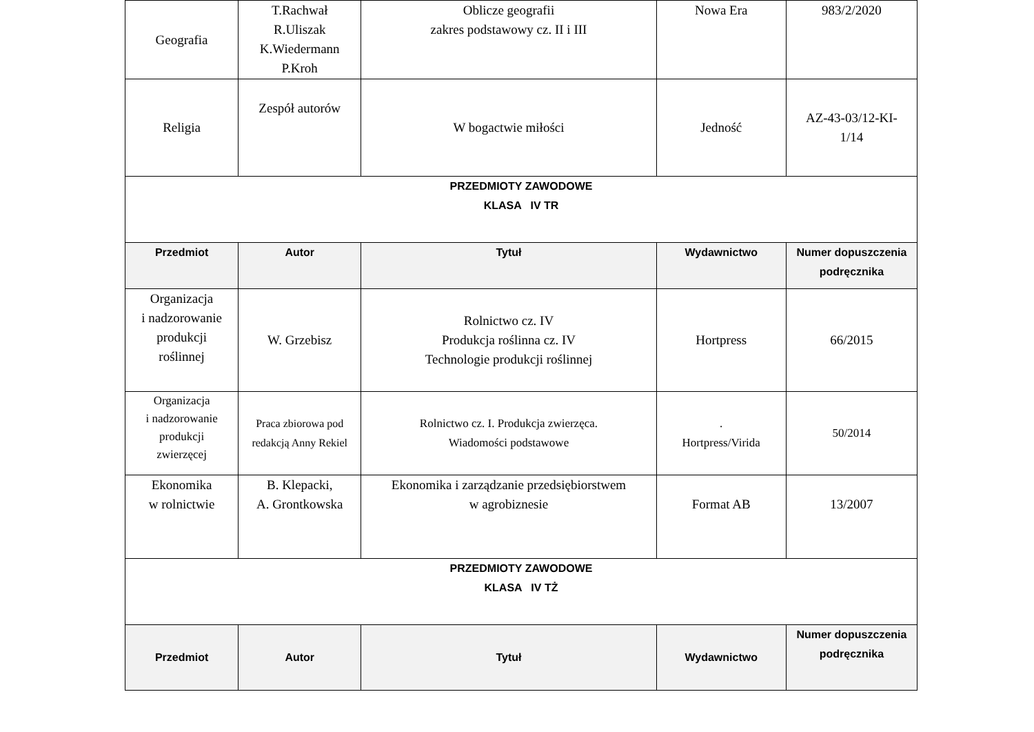| Geografia | T.Rachwał R.Uliszak K.Wiedermann P.Kroh | Oblicze geografii zakres podstawowy cz. II i III | Nowa Era | 983/2/2020 |
| Religia | Zespół autorów | W bogactwie miłości | Jedność | AZ-43-03/12-KI- 1/14 |
| PRZEDMIOTY ZAWODOWE KLASA IV TR | | | | |
| Przedmiot | Autor | Tytuł | Wydawnictwo | Numer dopuszczenia podręcznika |
| Organizacja i nadzorowanie produkcji roślinnej | W. Grzebisz | Rolnictwo cz. IV Produkcja roślinna cz. IV Technologie produkcji roślinnej | Hortpress | 66/2015 |
| Organizacja i nadzorowanie produkcji zwierzęcej | Praca zbiorowa pod redakcją Anny Rekiel | Rolnictwo cz. I. Produkcja zwierzęca. Wiadomości podstawowe | . Hortpress/Virida | 50/2014 |
| Ekonomika w rolnictwie | B. Klepacki, A. Grontkowska | Ekonomika i zarządzanie przedsiębiorstwem w agrobiznesie | Format AB | 13/2007 |
| PRZEDMIOTY ZAWODOWE KLASA IV TŻ | | | | |
| Przedmiot | Autor | Tytuł | Wydawnictwo | Numer dopuszczenia podręcznika |